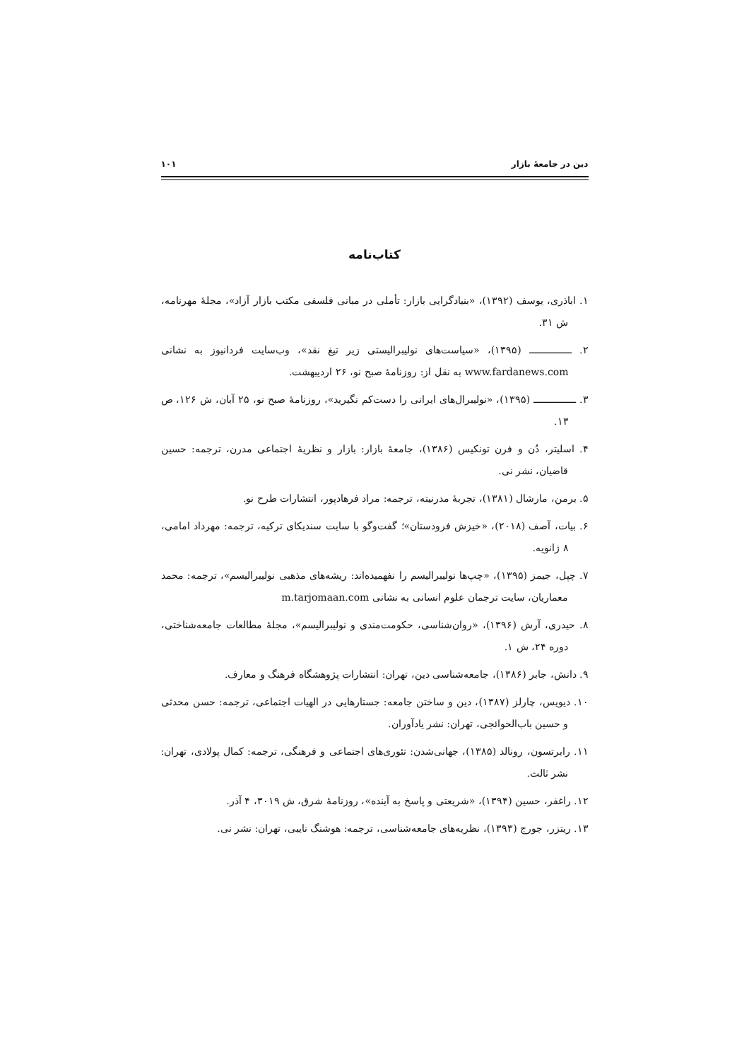دین در جامعهٔ بازار ۱۰۱
کتاب‌نامه
۱. اباذری، یوسف (۱۳۹۲)، «بنیادگرایی بازار: تأملی در مبانی فلسفی مکتب بازار آزاد»، مجلهٔ مهرنامه، ش ۳۱.
۲. ـــــــــــــــ (۱۳۹۵)، «سیاست‌های نولیبرالیستی زیر تیغ نقد»، وب‌سایت فردانیوز به نشانی www.fardanews.com به نقل از: روزنامهٔ صبح نو، ۲۶ اردیبهشت.
۳. ـــــــــــــــ (۱۳۹۵)، «نولیبرال‌های ایرانی را دست‌کم نگیرید»، روزنامهٔ صبح نو، ۲۵ آبان، ش ۱۲۶، ص ۱۳.
۴. اسلیتر، دُن و فرن تونکیس (۱۳۸۶)، جامعهٔ بازار: بازار و نظریهٔ اجتماعی مدرن، ترجمه: حسین قاضیان، نشر نی.
۵. برمن، مارشال (۱۳۸۱)، تجربهٔ مدرنیته، ترجمه: مراد فرهادپور، انتشارات طرح نو.
۶. بیات، آصف (۲۰۱۸)، «خیزش فرودستان»؛ گفت‌وگو با سایت سندیکای ترکیه، ترجمه: مهرداد امامی، ۸ ژانویه.
۷. چپل، جیمز (۱۳۹۵)، «چپ‌ها نولیبرالیسم را نفهمیده‌اند: ریشه‌های مذهبی نولیبرالیسم»، ترجمه: محمد معماریان، سایت ترجمان علوم انسانی به نشانی m.tarjomaan.com
۸. حیدری، آرش (۱۳۹۶)، «روان‌شناسی، حکومت‌مندی و نولیبرالیسم»، مجلهٔ مطالعات جامعه‌شناختی، دوره ۲۴، ش ۱.
۹. دانش، جابر (۱۳۸۶)، جامعه‌شناسی دین، تهران: انتشارات پژوهشگاه فرهنگ و معارف.
۱۰. دیویس، چارلز (۱۳۸۷)، دین و ساختن جامعه: جستارهایی در الهیات اجتماعی، ترجمه: حسن محدثی و حسین باب‌الحوائجی، تهران: نشر یادآوران.
۱۱. رابرتسون، رونالد (۱۳۸۵)، جهانی‌شدن: تئوری‌های اجتماعی و فرهنگی، ترجمه: کمال پولادی، تهران: نشر ثالث.
۱۲. راغفر، حسین (۱۳۹۴)، «شریعتی و پاسخ به آینده»، روزنامهٔ شرق، ش ۳۰۱۹، ۴ آذر.
۱۳. ریتزر، جورج (۱۳۹۳)، نظریه‌های جامعه‌شناسی، ترجمه: هوشنگ نایبی، تهران: نشر نی.